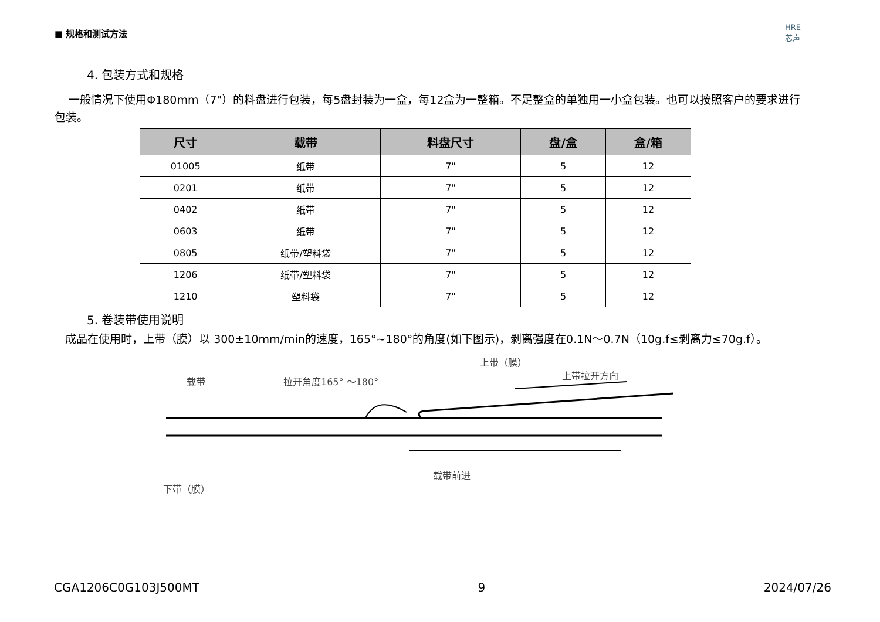■ 规格和测试方法
HRE
芯声
4. 包装方式和规格
一般情况下使用Φ180mm（7"）的料盘进行包装，每5盘封装为一盒，每12盒为一整箱。不足整盒的单独用一小盒包装。也可以按照客户的要求进行包装。
| 尺寸 | 载带 | 料盘尺寸 | 盘/盒 | 盒/箱 |
| --- | --- | --- | --- | --- |
| 01005 | 纸带 | 7" | 5 | 12 |
| 0201 | 纸带 | 7" | 5 | 12 |
| 0402 | 纸带 | 7" | 5 | 12 |
| 0603 | 纸带 | 7" | 5 | 12 |
| 0805 | 纸带/塑料袋 | 7" | 5 | 12 |
| 1206 | 纸带/塑料袋 | 7" | 5 | 12 |
| 1210 | 塑料袋 | 7" | 5 | 12 |
5. 卷装带使用说明
成品在使用时，上带（膜）以 300±10mm/min的速度，165°~180°的角度(如下图示)，剥离强度在0.1N～0.7N（10g.f≤剥离力≤70g.f）。
载带 拉开角度165° ～180°
上带（膜）
上带拉开方向
下带（膜）
载带前进
CGA1206C0G103J500MT 9 2024/07/26